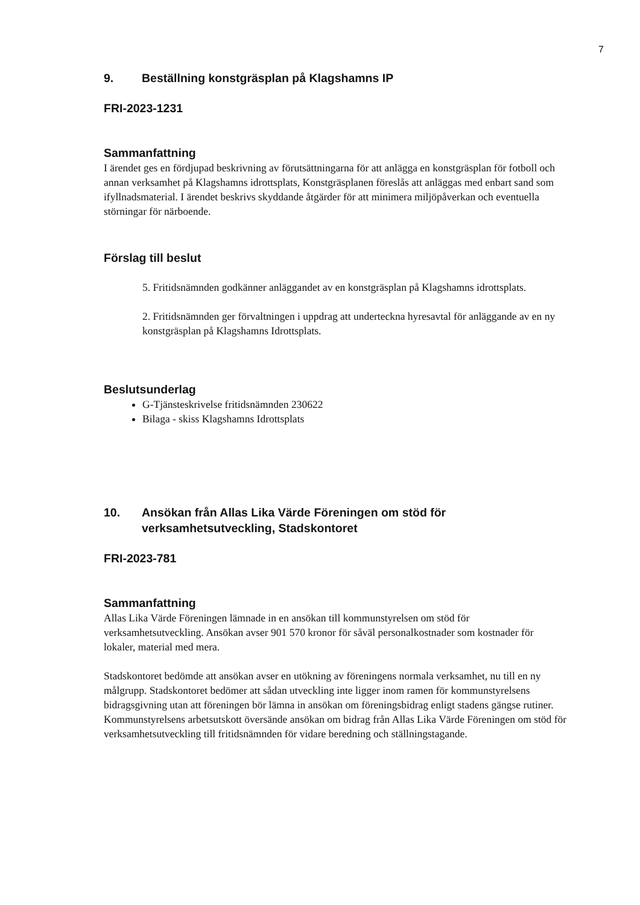7
9. Beställning konstgräsplan på Klagshamns IP
FRI-2023-1231
Sammanfattning
I ärendet ges en fördjupad beskrivning av förutsättningarna för att anlägga en konstgräsplan för fotboll och annan verksamhet på Klagshamns idrottsplats, Konstgräsplanen föreslås att anläggas med enbart sand som ifyllnadsmaterial. I ärendet beskrivs skyddande åtgärder för att minimera miljöpåverkan och eventuella störningar för närboende.
Förslag till beslut
5. Fritidsnämnden godkänner anläggandet av en konstgräsplan på Klagshamns idrottsplats.
2. Fritidsnämnden ger förvaltningen i uppdrag att underteckna hyresavtal för anläggande av en ny konstgräsplan på Klagshamns Idrottsplats.
Beslutsunderlag
G-Tjänsteskrivelse fritidsnämnden 230622
Bilaga - skiss Klagshamns Idrottsplats
10. Ansökan från Allas Lika Värde Föreningen om stöd för verksamhetsutveckling, Stadskontoret
FRI-2023-781
Sammanfattning
Allas Lika Värde Föreningen lämnade in en ansökan till kommunstyrelsen om stöd för verksamhetsutveckling. Ansökan avser 901 570 kronor för såväl personalkostnader som kostnader för lokaler, material med mera.
Stadskontoret bedömde att ansökan avser en utökning av föreningens normala verksamhet, nu till en ny målgrupp. Stadskontoret bedömer att sådan utveckling inte ligger inom ramen för kommunstyrelsens bidragsgivning utan att föreningen bör lämna in ansökan om föreningsbidrag enligt stadens gängse rutiner. Kommunstyrelsens arbetsutskott översände ansökan om bidrag från Allas Lika Värde Föreningen om stöd för verksamhetsutveckling till fritidsnämnden för vidare beredning och ställningstagande.